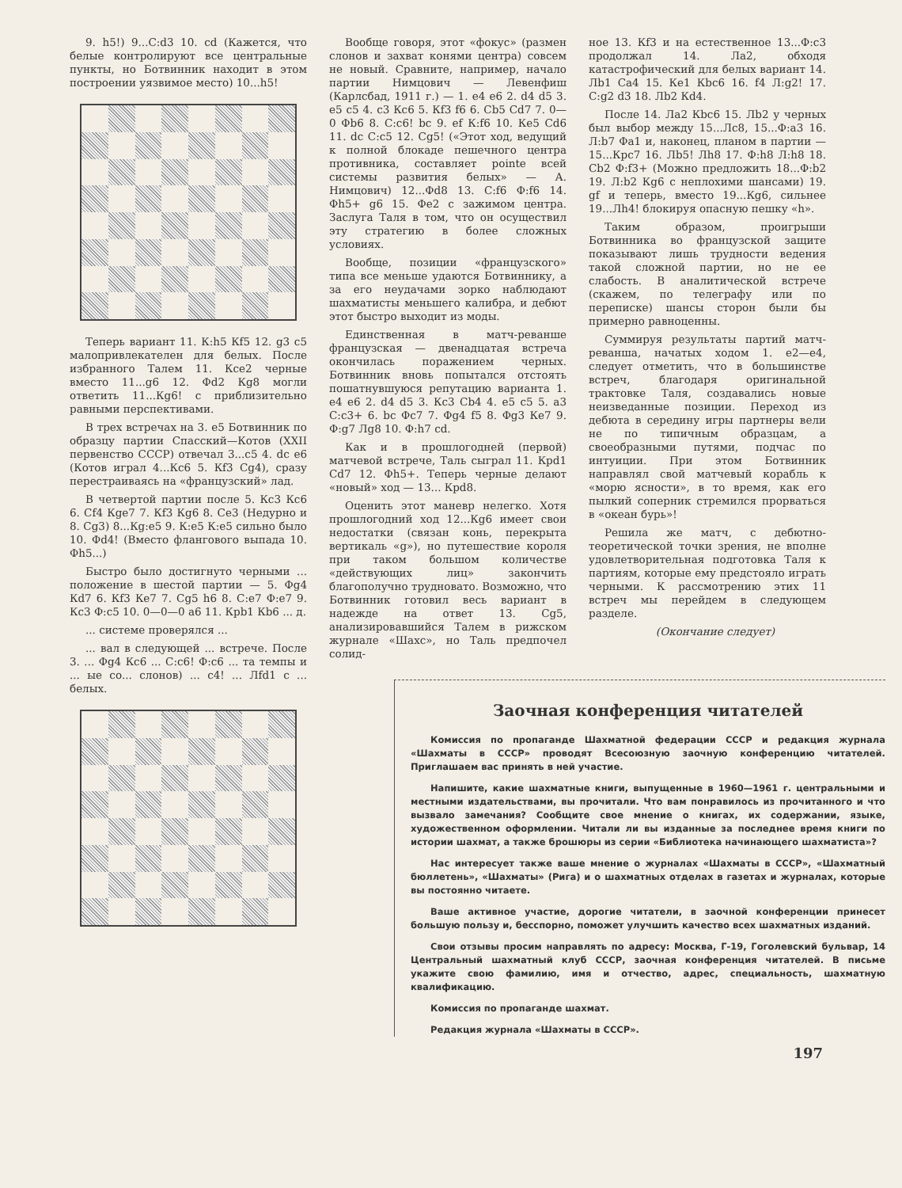9. h5!) 9...С:d3 10. cd (Кажется, что белые контролируют все центральные пункты, но Ботвинник находит в этом построении уязвимое место) 10...h5!
Теперь вариант 11. К:h5 Кf5 12. g3 c5 малопривлекателен для белых. После избранного Талем 11. Кce2 черные вместо 11...g6 12. Фd2 Кg8 могли ответить 11...Кg6! с приблизительно равными перспективами.
В трех встречах на 3. e5 Ботвинник по образцу партии Спасский—Котов (XXII первенство СССР) отвечал 3...c5 4. dc e6 (Котов играл 4...Кc6 5. Кf3 Сg4), сразу перестраиваясь на «французский» лад.
В четвертой партии после 5. Кc3 Кc6 6. Сf4 Кge7 7. Кf3 Кg6 8. Сe3 (Недурно и 8. Сg3) 8...Кg:e5 9. К:e5 К:e5 сильно было 10. Фd4! (Вместо флангового выпада 10. Фh5...)
Быстро было достигнуто черными ... положение в шестой партии — 5. Фg4 Кd7 6. Кf3 Кe7 7. Сg5 h6 8. С:e7 Ф:e7 9. Кc3 Ф:c5 10. 0—0—0 a6 11. Крb1 Кb6 ... д.
... системе проверялся ...
... вал в следующей ... встрече. После 3. ... Фg4 Кc6 ... С:c6! Ф:c6 ... та темпы и ... ые со... слонов) ... c4! ... Лfd1 с ... белых.
Вообще говоря, этот «фокус» (размен слонов и захват конями центра) совсем не новый. Сравните, например, начало партии Нимцович — Левенфиш (Карлсбад, 1911 г.) — 1. e4 e6 2. d4 d5 3. e5 c5 4. c3 Кc6 5. Кf3 f6 6. Сb5 Сd7 7. 0—0 Фb6 8. С:c6! bc 9. ef К:f6 10. Кe5 Сd6 11. dc С:c5 12. Сg5! («Этот ход, ведущий к полной блокаде пешечного центра противника, составляет pointe всей системы развития белых» — А. Нимцович) 12...Фd8 13. С:f6 Ф:f6 14. Фh5+ g6 15. Фe2 с зажимом центра. Заслуга Таля в том, что он осуществил эту стратегию в более сложных условиях.
Вообще, позиции «французского» типа все меньше удаются Ботвиннику, а за его неудачами зорко наблюдают шахматисты меньшего калибра, и дебют этот быстро выходит из моды.
Единственная в матч-реванше французская — двенадцатая встреча окончилась поражением черных. Ботвинник вновь попытался отстоять пошатнувшуюся репутацию варианта 1. e4 e6 2. d4 d5 3. Кc3 Сb4 4. e5 c5 5. a3 С:c3+ 6. bc Фc7 7. Фg4 f5 8. Фg3 Кe7 9. Ф:g7 Лg8 10. Ф:h7 cd.
Как и в прошлогодней (первой) матчевой встрече, Таль сыграл 11. Крd1 Сd7 12. Фh5+. Теперь черные делают «новый» ход — 13... Крd8.
Оценить этот маневр нелегко. Хотя прошлогодний ход 12...Кg6 имеет свои недостатки (связан конь, перекрыта вертикаль «g»), но путешествие короля при таком большом количестве «действующих лиц» закончить благополучно трудновато. Возможно, что Ботвинник готовил весь вариант в надежде на ответ 13. Сg5, анализировавшийся Талем в рижском журнале «Шахс», но Таль предпочел солид-
ное 13. Кf3 и на естественное 13...Ф:c3 продолжал 14. Лa2, обходя катастрофический для белых вариант 14. Лb1 Сa4 15. Кe1 Кbc6 16. f4 Л:g2! 17. С:g2 d3 18. Лb2 Кd4.
После 14. Лa2 Кbc6 15. Лb2 у черных был выбор между 15...Лc8, 15...Ф:a3 16. Л:b7 Фa1 и, наконец, планом в партии — 15...Крc7 16. Лb5! Лh8 17. Ф:h8 Л:h8 18. Сb2 Ф:f3+ (Можно предложить 18...Ф:b2 19. Л:b2 Кg6 с неплохими шансами) 19. gf и теперь, вместо 19...Кg6, сильнее 19...Лh4! блокируя опасную пешку «h».
Таким образом, проигрыши Ботвинника во французской защите показывают лишь трудности ведения такой сложной партии, но не ее слабость. В аналитической встрече (скажем, по телеграфу или по переписке) шансы сторон были бы примерно равноценны.
Суммируя результаты партий матч-реванша, начатых ходом 1. e2—e4, следует отметить, что в большинстве встреч, благодаря оригинальной трактовке Таля, создавались новые неизведанные позиции. Переход из дебюта в середину игры партнеры вели не по типичным образцам, а своеобразными путями, подчас по интуиции. При этом Ботвинник направлял свой матчевый корабль к «морю ясности», в то время, как его пылкий соперник стремился прорваться в «океан бурь»!
Решила же матч, с дебютно-теоретической точки зрения, не вполне удовлетворительная подготовка Таля к партиям, которые ему предстояло играть черными. К рассмотрению этих 11 встреч мы перейдем в следующем разделе.
(Окончание следует)
Заочная конференция читателей
Комиссия по пропаганде Шахматной федерации СССР и редакция журнала «Шахматы в СССР» проводят Всесоюзную заочную конференцию читателей. Приглашаем вас принять в ней участие.
Напишите, какие шахматные книги, выпущенные в 1960—1961 г. центральными и местными издательствами, вы прочитали. Что вам понравилось из прочитанного и что вызвало замечания? Сообщите свое мнение о книгах, их содержании, языке, художественном оформлении. Читали ли вы изданные за последнее время книги по истории шахмат, а также брошюры из серии «Библиотека начинающего шахматиста»?
Нас интересует также ваше мнение о журналах «Шахматы в СССР», «Шахматный бюллетень», «Шахматы» (Рига) и о шахматных отделах в газетах и журналах, которые вы постоянно читаете.
Ваше активное участие, дорогие читатели, в заочной конференции принесет большую пользу и, бесспорно, поможет улучшить качество всех шахматных изданий.
Свои отзывы просим направлять по адресу: Москва, Г-19, Гоголевский бульвар, 14 Центральный шахматный клуб СССР, заочная конференция читателей. В письме укажите свою фамилию, имя и отчество, адрес, специальность, шахматную квалификацию.
Комиссия по пропаганде шахмат.
Редакция журнала «Шахматы в СССР».
197